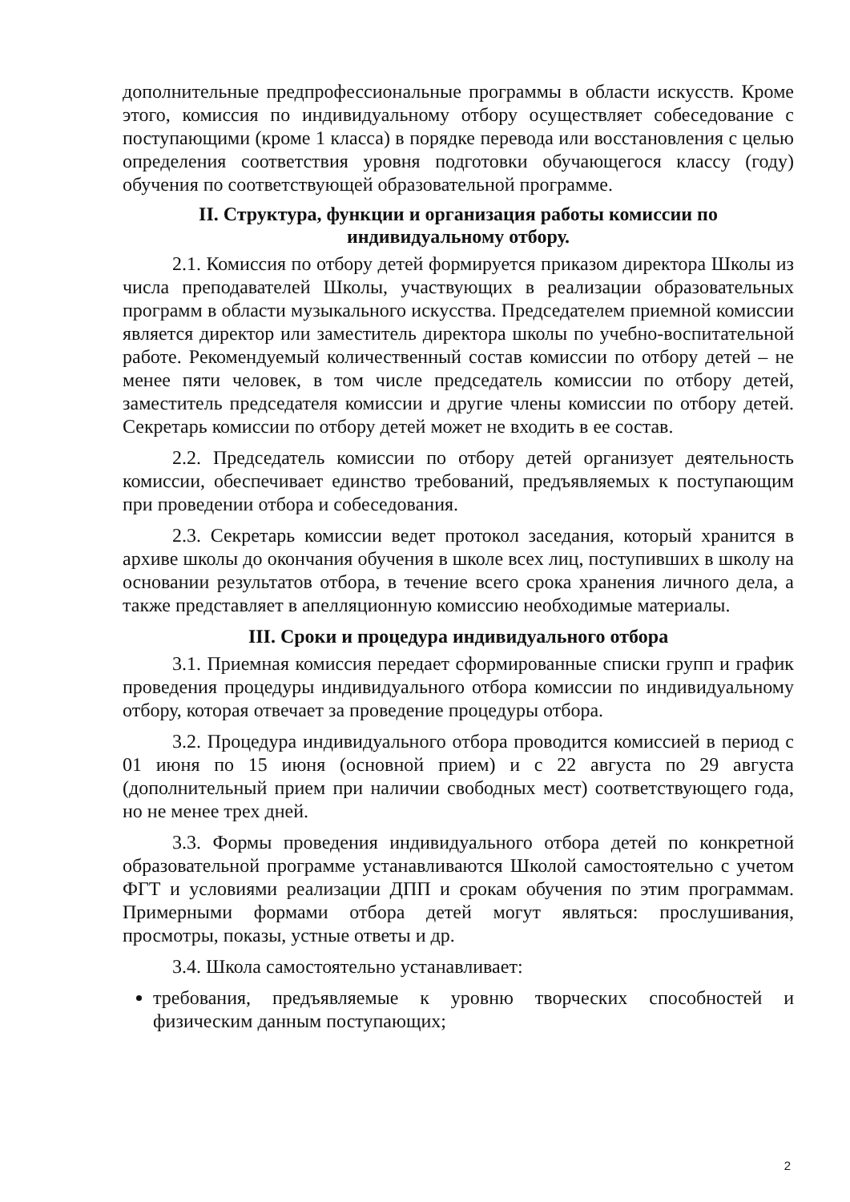дополнительные предпрофессиональные программы в области искусств. Кроме этого, комиссия по индивидуальному отбору осуществляет собеседование с поступающими (кроме 1 класса) в порядке перевода или восстановления с целью определения соответствия уровня подготовки обучающегося классу (году) обучения по соответствующей образовательной программе.
II. Структура, функции и организация работы комиссии по индивидуальному отбору.
2.1. Комиссия по отбору детей формируется приказом директора Школы из числа преподавателей Школы, участвующих в реализации образовательных программ в области музыкального искусства. Председателем приемной комиссии является директор или заместитель директора школы по учебно-воспитательной работе. Рекомендуемый количественный состав комиссии по отбору детей – не менее пяти человек, в том числе председатель комиссии по отбору детей, заместитель председателя комиссии и другие члены комиссии по отбору детей. Секретарь комиссии по отбору детей может не входить в ее состав.
2.2. Председатель комиссии по отбору детей организует деятельность комиссии, обеспечивает единство требований, предъявляемых к поступающим при проведении отбора и собеседования.
2.3. Секретарь комиссии ведет протокол заседания, который хранится в архиве школы до окончания обучения в школе всех лиц, поступивших в школу на основании результатов отбора, в течение всего срока хранения личного дела, а также представляет в апелляционную комиссию необходимые материалы.
III. Сроки и процедура индивидуального отбора
3.1. Приемная комиссия передает сформированные списки групп и график проведения процедуры индивидуального отбора комиссии по индивидуальному отбору, которая отвечает за проведение процедуры отбора.
3.2. Процедура индивидуального отбора проводится комиссией в период с 01 июня по 15 июня (основной прием) и с 22 августа по 29 августа (дополнительный прием при наличии свободных мест) соответствующего года, но не менее трех дней.
3.3. Формы проведения индивидуального отбора детей по конкретной образовательной программе устанавливаются Школой самостоятельно с учетом ФГТ и условиями реализации ДПП и срокам обучения по этим программам. Примерными формами отбора детей могут являться: прослушивания, просмотры, показы, устные ответы и др.
3.4. Школа самостоятельно устанавливает:
требования, предъявляемые к уровню творческих способностей и физическим данным поступающих;
2